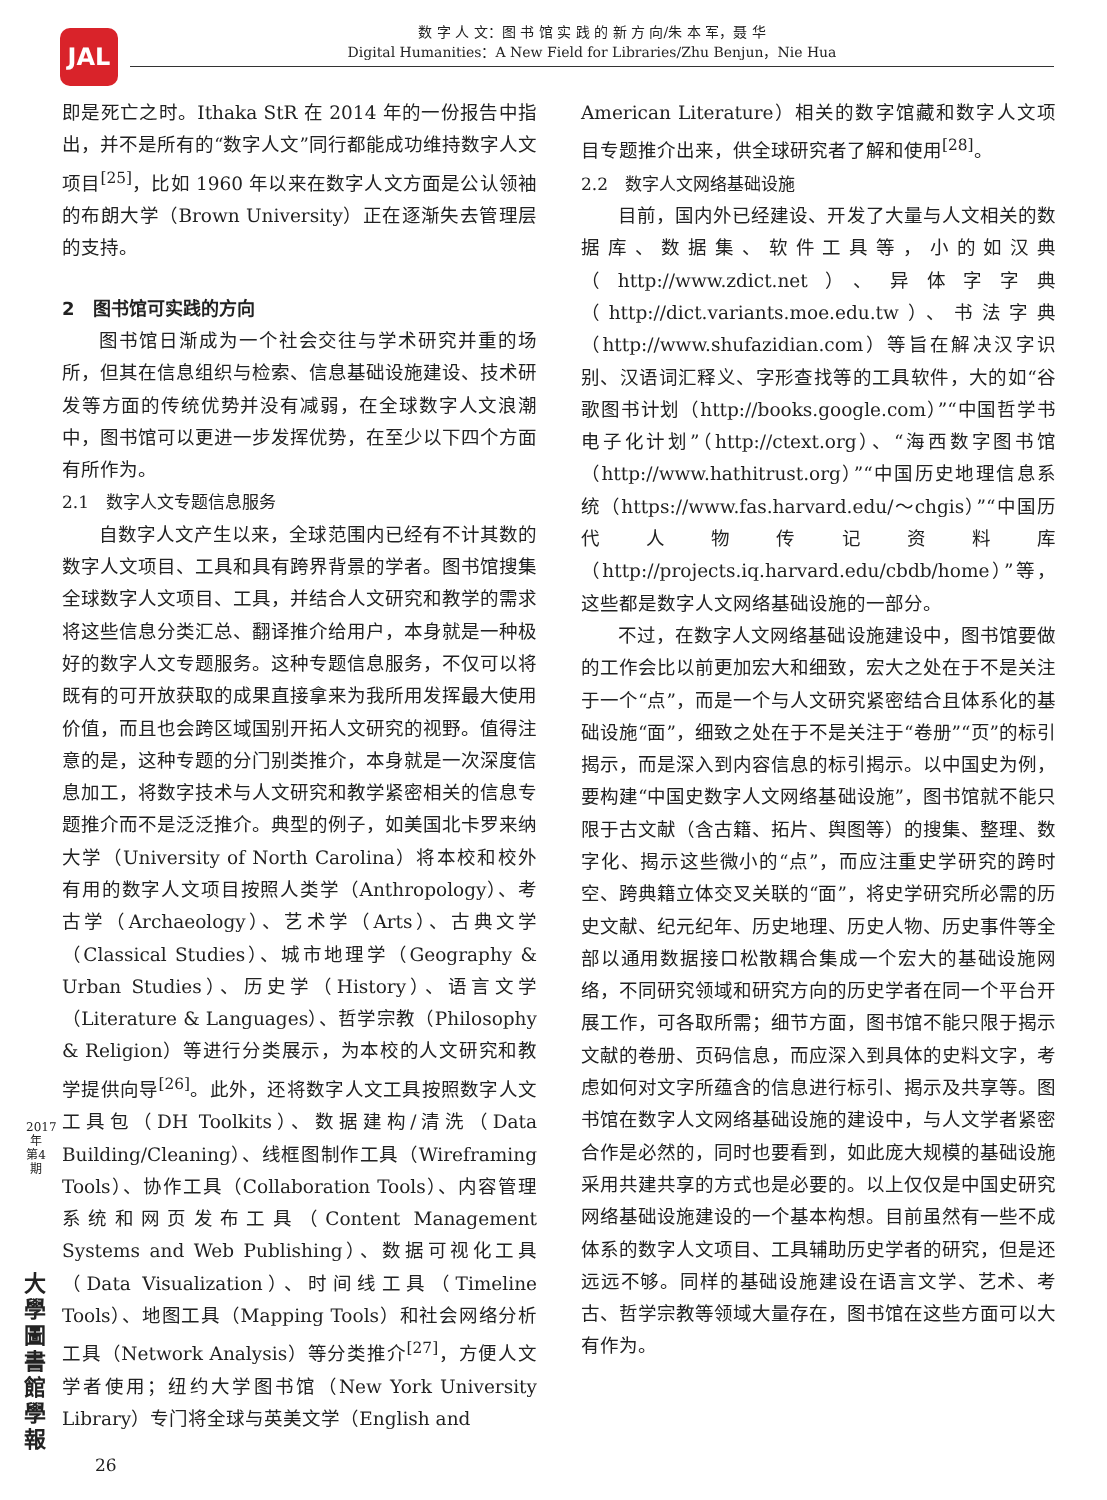JAL
数 字 人 文：图 书 馆 实 践 的 新 方 向/朱 本 军，聂 华
Digital Humanities：A New Field for Libraries/Zhu Benjun，Nie Hua
即是死亡之时。Ithaka StR 在 2014 年的一份报告中指出，并不是所有的“数字人文”同行都能成功维持数字人文项目<sup>[25]</sup>，比如 1960 年以来在数字人文方面是公认领袖的布朗大学（Brown University）正在逐渐失去管理层的支持。
2　图书馆可实践的方向
图书馆日渐成为一个社会交往与学术研究并重的场所，但其在信息组织与检索、信息基础设施建设、技术研发等方面的传统优势并没有减弱，在全球数字人文浪潮中，图书馆可以更进一步发挥优势，在至少以下四个方面有所作为。
2.1　数字人文专题信息服务
自数字人文产生以来，全球范围内已经有不计其数的数字人文项目、工具和具有跨界背景的学者。图书馆搜集全球数字人文项目、工具，并结合人文研究和教学的需求将这些信息分类汇总、翻译推介给用户，本身就是一种极好的数字人文专题服务。这种专题信息服务，不仅可以将既有的可开放获取的成果直接拿来为我所用发挥最大使用价值，而且也会跨区域国别开拓人文研究的视野。值得注意的是，这种专题的分门别类推介，本身就是一次深度信息加工，将数字技术与人文研究和教学紧密相关的信息专题推介而不是泛泛推介。典型的例子，如美国北卡罗来纳大学（University of North Carolina）将本校和校外有用的数字人文项目按照人类学（Anthropology）、考古学（Archaeology）、艺术学（Arts）、古典文学（Classical Studies）、城市地理学（Geography & Urban Studies）、历史学（History）、语言文学（Literature & Languages）、哲学宗教（Philosophy & Religion）等进行分类展示，为本校的人文研究和教学提供向导<sup>[26]</sup>。此外，还将数字人文工具按照数字人文工具包（DH Toolkits）、数据建构/清洗（Data Building/Cleaning）、线框图制作工具（Wireframing Tools）、协作工具（Collaboration Tools）、内容管理系统和网页发布工具（Content Management Systems and Web Publishing）、数据可视化工具（Data Visualization）、时间线工具（Timeline Tools）、地图工具（Mapping Tools）和社会网络分析工具（Network Analysis）等分类推介<sup>[27]</sup>，方便人文学者使用；纽约大学图书馆（New York University Library）专门将全球与英美文学（English and
American Literature）相关的数字馆藏和数字人文项目专题推介出来，供全球研究者了解和使用<sup>[28]</sup>。
2.2　数字人文网络基础设施
目前，国内外已经建设、开发了大量与人文相关的数据库、数据集、软件工具等，小的如汉典（http://www.zdict.net）、异体字字典（http://dict.variants.moe.edu.tw）、书法字典（http://www.shufazidian.com）等旨在解决汉字识别、汉语词汇释义、字形查找等的工具软件，大的如“谷歌图书计划（http://books.google.com）”“中国哲学书电子化计划”（http://ctext.org）、“海西数字图书馆（http://www.hathitrust.org）”“中国历史地理信息系统（https://www.fas.harvard.edu/～chgis）”“中国历代人物传记资料库（http://projects.iq.harvard.edu/cbdb/home）”等，这些都是数字人文网络基础设施的一部分。
不过，在数字人文网络基础设施建设中，图书馆要做的工作会比以前更加宏大和细致，宏大之处在于不是关注于一个“点”，而是一个与人文研究紧密结合且体系化的基础设施“面”，细致之处在于不是关注于“卷册”“页”的标引揭示，而是深入到内容信息的标引揭示。以中国史为例，要构建“中国史数字人文网络基础设施”，图书馆就不能只限于古文献（含古籍、拓片、舆图等）的搜集、整理、数字化、揭示这些微小的“点”，而应注重史学研究的跨时空、跨典籍立体交叉关联的“面”，将史学研究所必需的历史文献、纪元纪年、历史地理、历史人物、历史事件等全部以通用数据接口松散耦合集成一个宏大的基础设施网络，不同研究领域和研究方向的历史学者在同一个平台开展工作，可各取所需；细节方面，图书馆不能只限于揭示文献的卷册、页码信息，而应深入到具体的史料文字，考虑如何对文字所蕴含的信息进行标引、揭示及共享等。图书馆在数字人文网络基础设施的建设中，与人文学者紧密合作是必然的，同时也要看到，如此庞大规模的基础设施采用共建共享的方式也是必要的。以上仅仅是中国史研究网络基础设施建设的一个基本构想。目前虽然有一些不成体系的数字人文项目、工具辅助历史学者的研究，但是还远远不够。同样的基础设施建设在语言文学、艺术、考古、哲学宗教等领域大量存在，图书馆在这些方面可以大有作为。
2017年第4期
大學圖書館學報
26